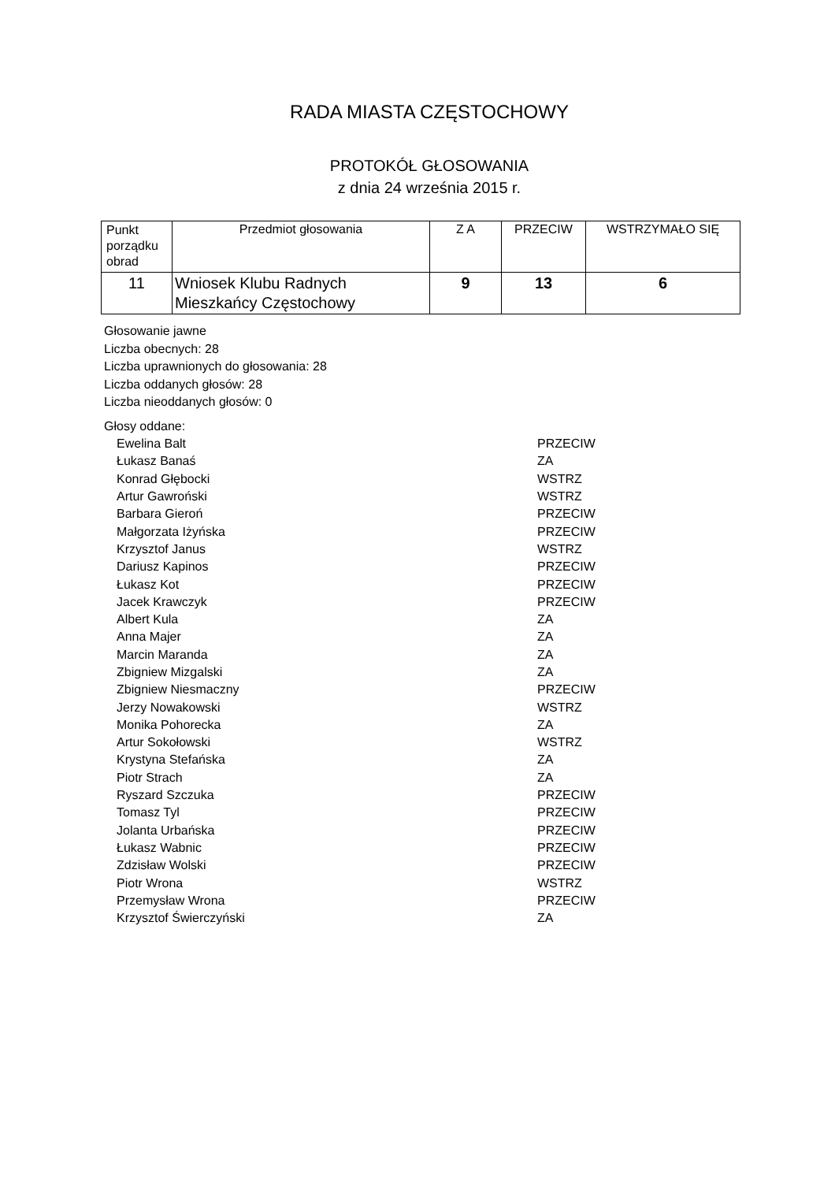RADA MIASTA CZĘSTOCHOWY
PROTOKÓŁ GŁOSOWANIA
z dnia 24 września 2015 r.
| Punkt porządku obrad | Przedmiot głosowania | Z A | PRZECIW | WSTRZYMAŁO SIĘ |
| --- | --- | --- | --- | --- |
| 11 | Wniosek Klubu Radnych Mieszkańcy Częstochowy | 9 | 13 | 6 |
Głosowanie jawne
Liczba obecnych: 28
Liczba uprawnionych do głosowania: 28
Liczba oddanych głosów: 28
Liczba nieoddanych głosów: 0
Głosy oddane:
| Ewelina Balt | PRZECIW |
| Łukasz Banaś | ZA |
| Konrad Głębocki | WSTRZ |
| Artur Gawroński | WSTRZ |
| Barbara Gieroń | PRZECIW |
| Małgorzata Iżyńska | PRZECIW |
| Krzysztof Janus | WSTRZ |
| Dariusz Kapinos | PRZECIW |
| Łukasz Kot | PRZECIW |
| Jacek Krawczyk | PRZECIW |
| Albert Kula | ZA |
| Anna Majer | ZA |
| Marcin Maranda | ZA |
| Zbigniew Mizgalski | ZA |
| Zbigniew Niesmaczny | PRZECIW |
| Jerzy Nowakowski | WSTRZ |
| Monika Pohorecka | ZA |
| Artur Sokołowski | WSTRZ |
| Krystyna Stefańska | ZA |
| Piotr Strach | ZA |
| Ryszard Szczuka | PRZECIW |
| Tomasz Tyl | PRZECIW |
| Jolanta Urbańska | PRZECIW |
| Łukasz Wabnic | PRZECIW |
| Zdzisław Wolski | PRZECIW |
| Piotr Wrona | WSTRZ |
| Przemysław Wrona | PRZECIW |
| Krzysztof Świerczyński | ZA |